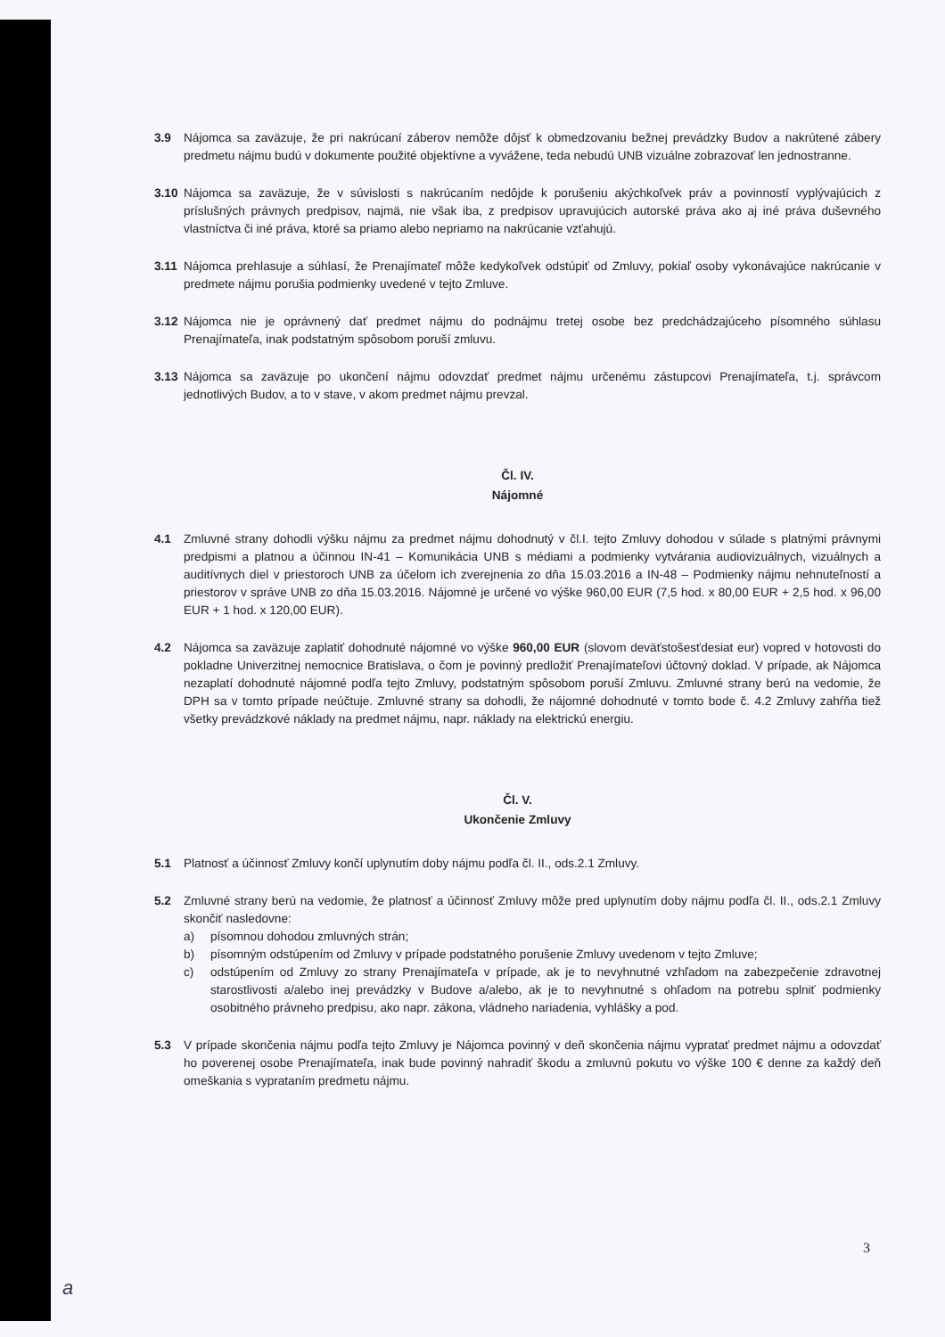3.9 Nájomca sa zaväzuje, že pri nakrúcaní záberov nemôže dôjsť k obmedzovaniu bežnej prevádzky Budov a nakrútené zábery predmetu nájmu budú v dokumente použité objektívne a vyvážene, teda nebudú UNB vizuálne zobrazovať len jednostranne.
3.10 Nájomca sa zaväzuje, že v súvislosti s nakrúcaním nedôjde k porušeniu akýchkoľvek práv a povinností vyplývajúcich z príslušných právnych predpisov, najmä, nie však iba, z predpisov upravujúcich autorské práva ako aj iné práva duševného vlastníctva či iné práva, ktoré sa priamo alebo nepriamo na nakrúcanie vzťahujú.
3.11 Nájomca prehlasuje a súhlasí, že Prenajímateľ môže kedykoľvek odstúpiť od Zmluvy, pokiaľ osoby vykonávajúce nakrúcanie v predmete nájmu porušia podmienky uvedené v tejto Zmluve.
3.12 Nájomca nie je oprávnený dať predmet nájmu do podnájmu tretej osobe bez predchádzajúceho písomného súhlasu Prenajímateľa, inak podstatným spôsobom poruší zmluvu.
3.13 Nájomca sa zaväzuje po ukončení nájmu odovzdať predmet nájmu určenému zástupcovi Prenajímateľa, t.j. správcom jednotlivých Budov, a to v stave, v akom predmet nájmu prevzal.
Čl. IV.
Nájomné
4.1 Zmluvné strany dohodli výšku nájmu za predmet nájmu dohodnutý v čl.I. tejto Zmluvy dohodou v súlade s platnými právnymi predpismi a platnou a účinnou IN-41 – Komunikácia UNB s médiami a podmienky vytvárania audiovizuálnych, vizuálnych a auditívnych diel v priestoroch UNB za účelom ich zverejnenia zo dňa 15.03.2016 a IN-48 – Podmienky nájmu nehnuteľností a priestorov v správe UNB zo dňa 15.03.2016. Nájomné je určené vo výške 960,00 EUR (7,5 hod. x 80,00 EUR + 2,5 hod. x 96,00 EUR + 1 hod. x 120,00 EUR).
4.2 Nájomca sa zaväzuje zaplatiť dohodnuté nájomné vo výške 960,00 EUR (slovom deväťstošesťdesiat eur) vopred v hotovosti do pokladne Univerzitnej nemocnice Bratislava, o čom je povinný predložiť Prenajímateľovi účtovný doklad. V prípade, ak Nájomca nezaplatí dohodnuté nájomné podľa tejto Zmluvy, podstatným spôsobom poruší Zmluvu. Zmluvné strany berú na vedomie, že DPH sa v tomto prípade neúčtuje. Zmluvné strany sa dohodli, že nájomné dohodnuté v tomto bode č. 4.2 Zmluvy zahŕňa tiež všetky prevádzkové náklady na predmet nájmu, napr. náklady na elektrickú energiu.
Čl. V.
Ukončenie Zmluvy
5.1 Platnosť a účinnosť Zmluvy končí uplynutím doby nájmu podľa čl. II., ods.2.1 Zmluvy.
5.2 Zmluvné strany berú na vedomie, že platnosť a účinnosť Zmluvy môže pred uplynutím doby nájmu podľa čl. II., ods.2.1 Zmluvy skončiť nasledovne:
a) písomnou dohodou zmluvných strán;
b) písomným odstúpením od Zmluvy v prípade podstatného porušenie Zmluvy uvedenom v tejto Zmluve;
c) odstúpením od Zmluvy zo strany Prenajímateľa v prípade, ak je to nevyhnutné vzhľadom na zabezpečenie zdravotnej starostlivosti a/alebo inej prevádzky v Budove a/alebo, ak je to nevyhnutné s ohľadom na potrebu splniť podmienky osobitného právneho predpisu, ako napr. zákona, vládneho nariadenia, vyhlášky a pod.
5.3 V prípade skončenia nájmu podľa tejto Zmluvy je Nájomca povinný v deň skončenia nájmu vypratať predmet nájmu a odovzdať ho poverenej osobe Prenajímateľa, inak bude povinný nahradiť škodu a zmluvnú pokutu vo výške 100 € denne za každý deň omeškania s vyprataním predmetu nájmu.
3
a